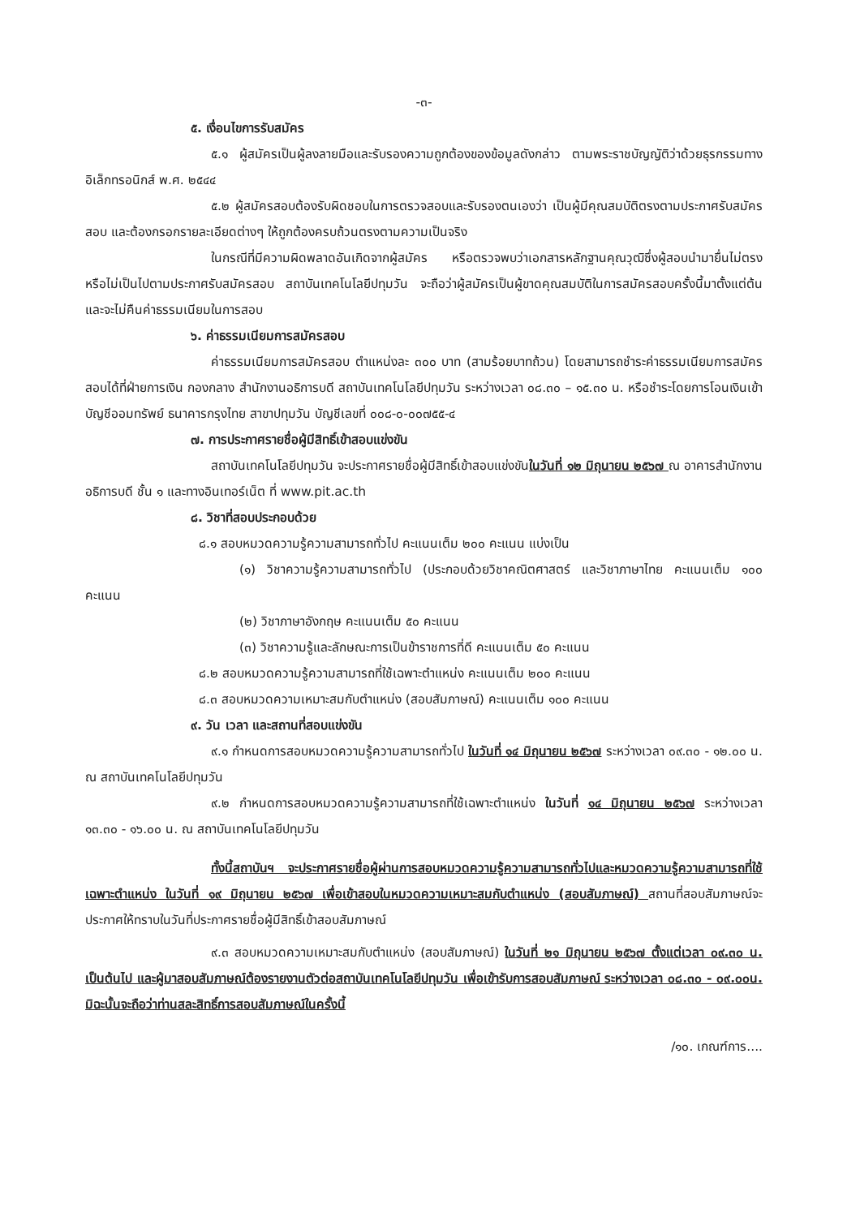-๓-
๕. เงื่อนไขการรับสมัคร
๕.๑ ผู้สมัครเป็นผู้ลงลายมือและรับรองความถูกต้องของข้อมูลดังกล่าว ตามพระราชบัญญัติว่าด้วยธุรกรรมทางอิเล็กทรอนิกส์ พ.ศ. ๒๕๔๔
๕.๒ ผู้สมัครสอบต้องรับผิดชอบในการตรวจสอบและรับรองตนเองว่า เป็นผู้มีคุณสมบัติตรงตามประกาศรับสมัครสอบ และต้องกรอกรายละเอียดต่างๆ ให้ถูกต้องครบถ้วนตรงตามความเป็นจริง
ในกรณีที่มีความผิดพลาดอันเกิดจากผู้สมัคร หรือตรวจพบว่าเอกสารหลักฐานคุณวุฒิซึ่งผู้สอบนำมายื่นไม่ตรงหรือไม่เป็นไปตามประกาศรับสมัครสอบ สถาบันเทคโนโลยีปทุมวัน จะถือว่าผู้สมัครเป็นผู้ขาดคุณสมบัติในการสมัครสอบครั้งนี้มาตั้งแต่ต้น และจะไม่คืนค่าธรรมเนียมในการสอบ
๖. ค่าธรรมเนียมการสมัครสอบ
ค่าธรรมเนียมการสมัครสอบ ตำแหน่งละ ๓๐๐ บาท (สามร้อยบาทถ้วน) โดยสามารถชำระค่าธรรมเนียมการสมัครสอบได้ที่ฝ่ายการเงิน กองกลาง สำนักงานอธิการบดี สถาบันเทคโนโลยีปทุมวัน ระหว่างเวลา ๐๘.๓๐ – ๑๕.๓๐ น. หรือชำระโดยการโอนเงินเข้าบัญชีออมทรัพย์ ธนาคารกรุงไทย สาขาปทุมวัน บัญชีเลขที่ ๐๐๘-๐-๐๐๗๕๕-๔
๗. การประกาศรายชื่อผู้มีสิทธิ์เข้าสอบแข่งขัน
สถาบันเทคโนโลยีปทุมวัน จะประกาศรายชื่อผู้มีสิทธิ์เข้าสอบแข่งขันในวันที่ ๑๒ มิถุนายน ๒๕๖๗ ณ อาคารสำนักงานอธิการบดี ชั้น ๑ และทางอินเทอร์เน็ต ที่ www.pit.ac.th
๘. วิชาที่สอบประกอบด้วย
๘.๑ สอบหมวดความรู้ความสามารถทั่วไป คะแนนเต็ม ๒๐๐ คะแนน แบ่งเป็น
(๑) วิชาความรู้ความสามารถทั่วไป (ประกอบด้วยวิชาคณิตศาสตร์ และวิชาภาษาไทย คะแนนเต็ม ๑๐๐ คะแนน
(๒) วิชาภาษาอังกฤษ คะแนนเต็ม ๕๐ คะแนน
(๓) วิชาความรู้และลักษณะการเป็นข้าราชการที่ดี คะแนนเต็ม ๕๐ คะแนน
๘.๒ สอบหมวดความรู้ความสามารถที่ใช้เฉพาะตำแหน่ง คะแนนเต็ม ๒๐๐ คะแนน
๘.๓ สอบหมวดความเหมาะสมกับตำแหน่ง (สอบสัมภาษณ์) คะแนนเต็ม ๑๐๐ คะแนน
๙. วัน เวลา และสถานที่สอบแข่งขัน
๙.๑ กำหนดการสอบหมวดความรู้ความสามารถทั่วไป ในวันที่ ๑๔ มิถุนายน ๒๕๖๗ ระหว่างเวลา ๐๙.๓๐ - ๑๒.๐๐ น. ณ สถาบันเทคโนโลยีปทุมวัน
๙.๒ กำหนดการสอบหมวดความรู้ความสามารถที่ใช้เฉพาะตำแหน่ง ในวันที่ ๑๔ มิถุนายน ๒๕๖๗ ระหว่างเวลา ๑๓.๓๐ - ๑๖.๐๐ น. ณ สถาบันเทคโนโลยีปทุมวัน
ทั้งนี้สถาบันฯ จะประกาศรายชื่อผู้ผ่านการสอบหมวดความรู้ความสามารถทั่วไปและหมวดความรู้ความสามารถที่ใช้เฉพาะตำแหน่ง ในวันที่ ๑๙ มิถุนายน ๒๕๖๗ เพื่อเข้าสอบในหมวดความเหมาะสมกับตำแหน่ง (สอบสัมภาษณ์) สถานที่สอบสัมภาษณ์จะประกาศให้ทราบในวันที่ประกาศรายชื่อผู้มีสิทธิ์เข้าสอบสัมภาษณ์
๙.๓ สอบหมวดความเหมาะสมกับตำแหน่ง (สอบสัมภาษณ์) ในวันที่ ๒๑ มิถุนายน ๒๕๖๗ ตั้งแต่เวลา ๐๙.๓๐ น. เป็นต้นไป และผู้มาสอบสัมภาษณ์ต้องรายงานตัวต่อสถาบันเทคโนโลยีปทุมวัน เพื่อเข้ารับการสอบสัมภาษณ์ ระหว่างเวลา ๐๘.๓๐ - ๐๙.๐๐น. มิฉะนั้นจะถือว่าท่านสละสิทธิ์การสอบสัมภาษณ์ในครั้งนี้
/๑๐. เกณฑ์การ....